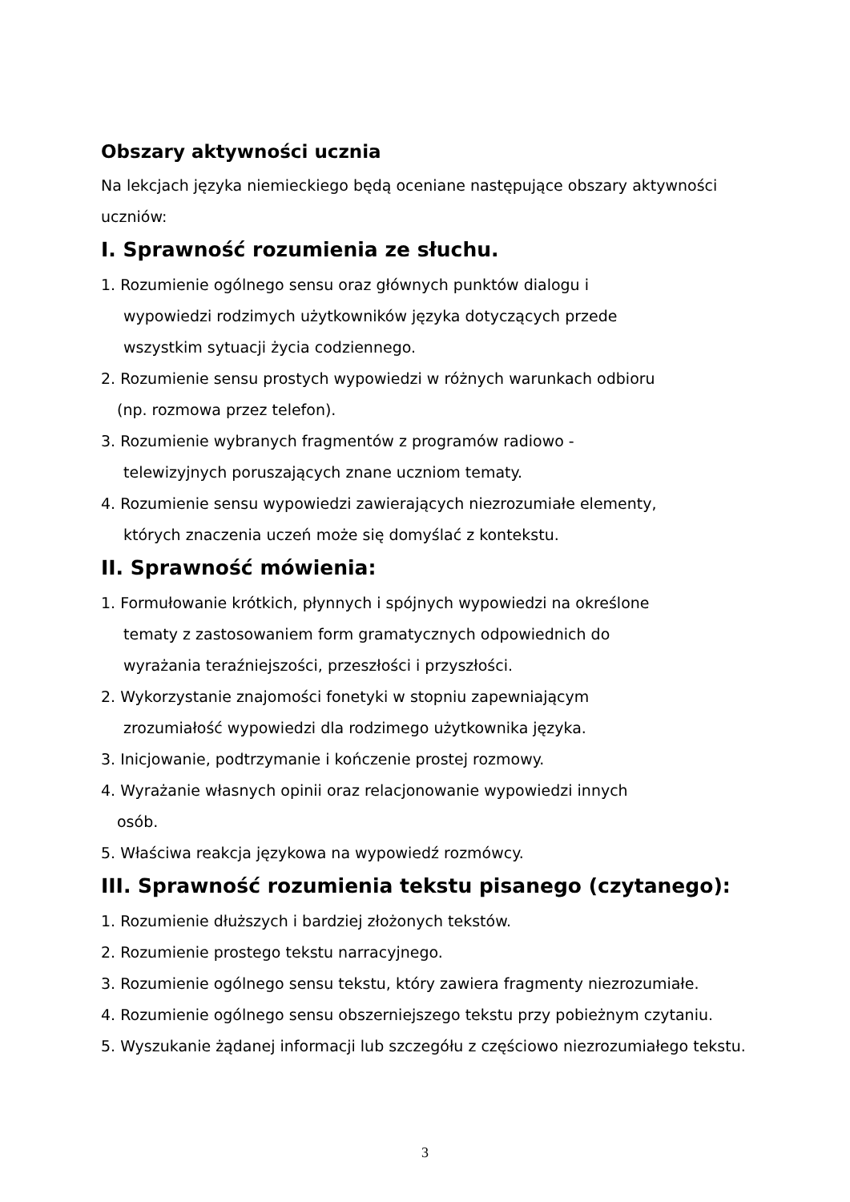Obszary aktywności ucznia
Na lekcjach języka niemieckiego będą oceniane następujące obszary aktywności
uczniów:
I. Sprawność rozumienia ze słuchu.
1. Rozumienie ogólnego sensu oraz głównych punktów dialogu i
wypowiedzi rodzimych użytkowników języka dotyczących przede
wszystkim sytuacji życia codziennego.
2. Rozumienie sensu prostych wypowiedzi w różnych warunkach odbioru
(np. rozmowa przez telefon).
3. Rozumienie wybranych fragmentów z programów radiowo -
telewizyjnych poruszających znane uczniom tematy.
4. Rozumienie sensu wypowiedzi zawierających niezrozumiałe elementy,
których znaczenia uczeń może się domyślać z kontekstu.
II. Sprawność mówienia:
1. Formułowanie krótkich, płynnych i spójnych wypowiedzi na określone
tematy z zastosowaniem form gramatycznych odpowiednich do
wyrażania teraźniejszości, przeszłości i przyszłości.
2. Wykorzystanie znajomości fonetyki w stopniu zapewniającym
zrozumiałość wypowiedzi dla rodzimego użytkownika języka.
3. Inicjowanie, podtrzymanie i kończenie prostej rozmowy.
4. Wyrażanie własnych opinii oraz relacjonowanie wypowiedzi innych
osób.
5. Właściwa reakcja językowa na wypowiedź rozmówcy.
III. Sprawność rozumienia tekstu pisanego (czytanego):
1. Rozumienie dłuższych i bardziej złożonych tekstów.
2. Rozumienie prostego tekstu narracyjnego.
3. Rozumienie ogólnego sensu tekstu, który zawiera fragmenty niezrozumiałe.
4. Rozumienie ogólnego sensu obszerniejszego tekstu przy pobieżnym czytaniu.
5. Wyszukanie żądanej informacji lub szczegółu z częściowo niezrozumiałego tekstu.
3